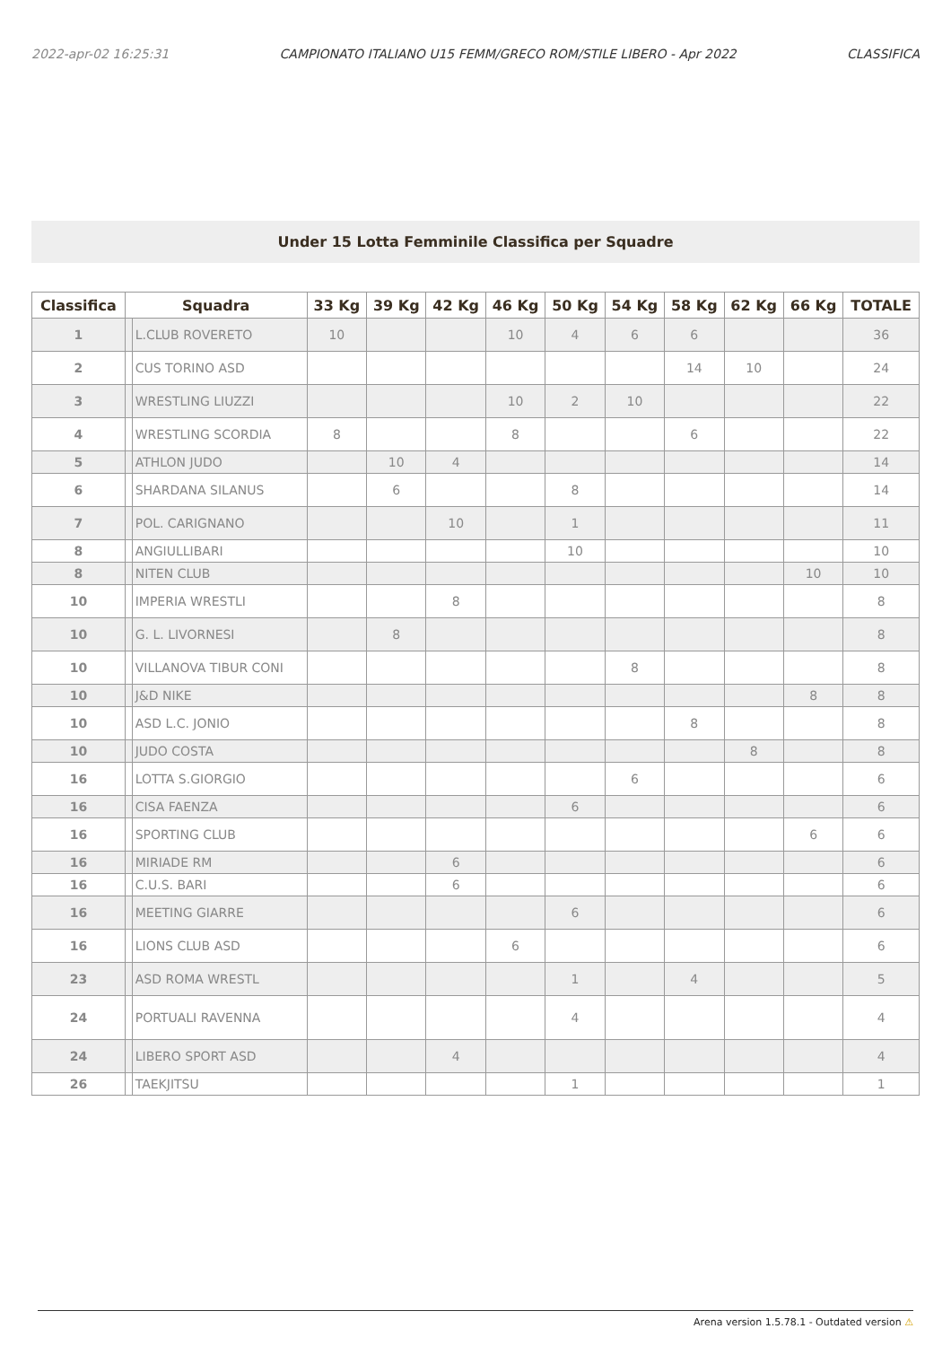2022-apr-02 16:25:31 CAMPIONATO ITALIANO U15 FEMM/GRECO ROM/STILE LIBERO - Apr 2022 CLASSIFICA
Under 15 Lotta Femminile Classifica per Squadre
| Classifica | Squadra | | 33 Kg | 39 Kg | 42 Kg | 46 Kg | 50 Kg | 54 Kg | 58 Kg | 62 Kg | 66 Kg | TOTALE |
| --- | --- | --- | --- | --- | --- | --- | --- | --- | --- | --- | --- | --- |
| 1 | | L.CLUB ROVERETO | 10 | | | 10 | 4 | 6 | 6 | | | 36 |
| 2 | | CUS TORINO ASD | | | | | | | 14 | 10 | | 24 |
| 3 | | WRESTLING LIUZZI | | | | 10 | 2 | 10 | | | | 22 |
| 4 | | WRESTLING SCORDIA | 8 | | | 8 | | | 6 | | | 22 |
| 5 | | ATHLON JUDO | | 10 | 4 | | | | | | | 14 |
| 6 | | SHARDANA SILANUS | | 6 | | | 8 | | | | | 14 |
| 7 | | POL. CARIGNANO | | | 10 | | 1 | | | | | 11 |
| 8 | | ANGIULLIBARI | | | | | 10 | | | | | 10 |
| 8 | | NITEN CLUB | | | | | | | | | 10 | 10 |
| 10 | | IMPERIA WRESTLI | | | 8 | | | | | | | 8 |
| 10 | | G. L. LIVORNESI | | 8 | | | | | | | | 8 |
| 10 | | VILLANOVA TIBUR CONI | | | | | | 8 | | | | 8 |
| 10 | | J&D NIKE | | | | | | | | | 8 | 8 |
| 10 | | ASD L.C. JONIO | | | | | | | 8 | | | 8 |
| 10 | | JUDO COSTA | | | | | | | | 8 | | 8 |
| 16 | | LOTTA S.GIORGIO | | | | | | 6 | | | | 6 |
| 16 | | CISA FAENZA | | | | | 6 | | | | | 6 |
| 16 | | SPORTING CLUB | | | | | | | | | 6 | 6 |
| 16 | | MIRIADE RM | | | 6 | | | | | | | 6 |
| 16 | | C.U.S. BARI | | | 6 | | | | | | | 6 |
| 16 | | MEETING GIARRE | | | | | 6 | | | | | 6 |
| 16 | | LIONS CLUB ASD | | | | 6 | | | | | | 6 |
| 23 | | ASD ROMA WRESTL | | | | | 1 | | 4 | | | 5 |
| 24 | | PORTUALI RAVENNA | | | | | 4 | | | | | 4 |
| 24 | | LIBERO SPORT ASD | | | 4 | | | | | | | 4 |
| 26 | | TAEKJITSU | | | | | 1 | | | | | 1 |
Arena version 1.5.78.1 - Outdated version ⚠